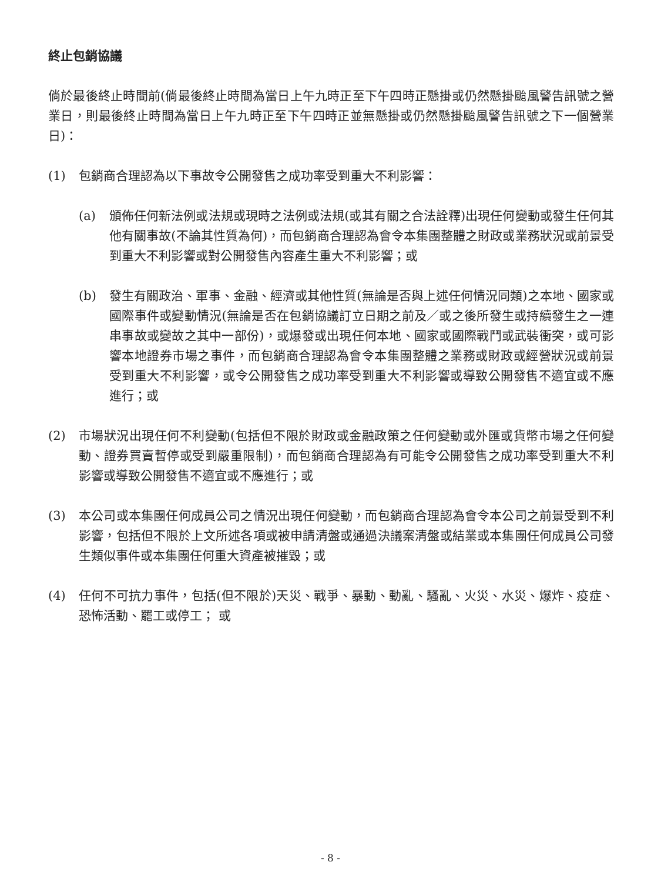終止包銷協議
倘於最後終止時間前(倘最後終止時間為當日上午九時正至下午四時正懸掛或仍然懸掛颱風警告訊號之營業日，則最後終止時間為當日上午九時正至下午四時正並無懸掛或仍然懸掛颱風警告訊號之下一個營業日)：
(1) 包銷商合理認為以下事故令公開發售之成功率受到重大不利影響：
(a) 頒佈任何新法例或法規或現時之法例或法規(或其有關之合法詮釋)出現任何變動或發生任何其他有關事故(不論其性質為何)，而包銷商合理認為會令本集團整體之財政或業務狀況或前景受到重大不利影響或對公開發售內容產生重大不利影響；或
(b) 發生有關政治、軍事、金融、經濟或其他性質(無論是否與上述任何情況同類)之本地、國家或國際事件或變動情況(無論是否在包銷協議訂立日期之前及／或之後所發生或持續發生之一連串事故或變故之其中一部份)，或爆發或出現任何本地、國家或國際戰鬥或武裝衝突，或可影響本地證券市場之事件，而包銷商合理認為會令本集團整體之業務或財政或經營狀況或前景受到重大不利影響，或令公開發售之成功率受到重大不利影響或導致公開發售不適宜或不應進行；或
(2) 市場狀況出現任何不利變動(包括但不限於財政或金融政策之任何變動或外匯或貨幣市場之任何變動、證券買賣暫停或受到嚴重限制)，而包銷商合理認為有可能令公開發售之成功率受到重大不利影響或導致公開發售不適宜或不應進行；或
(3) 本公司或本集團任何成員公司之情況出現任何變動，而包銷商合理認為會令本公司之前景受到不利影響，包括但不限於上文所述各項或被申請清盤或通過決議案清盤或結業或本集團任何成員公司發生類似事件或本集團任何重大資產被摧毀；或
(4) 任何不可抗力事件，包括(但不限於)天災、戰爭、暴動、動亂、騷亂、火災、水災、爆炸、疫症、恐怖活動、罷工或停工； 或
- 8 -